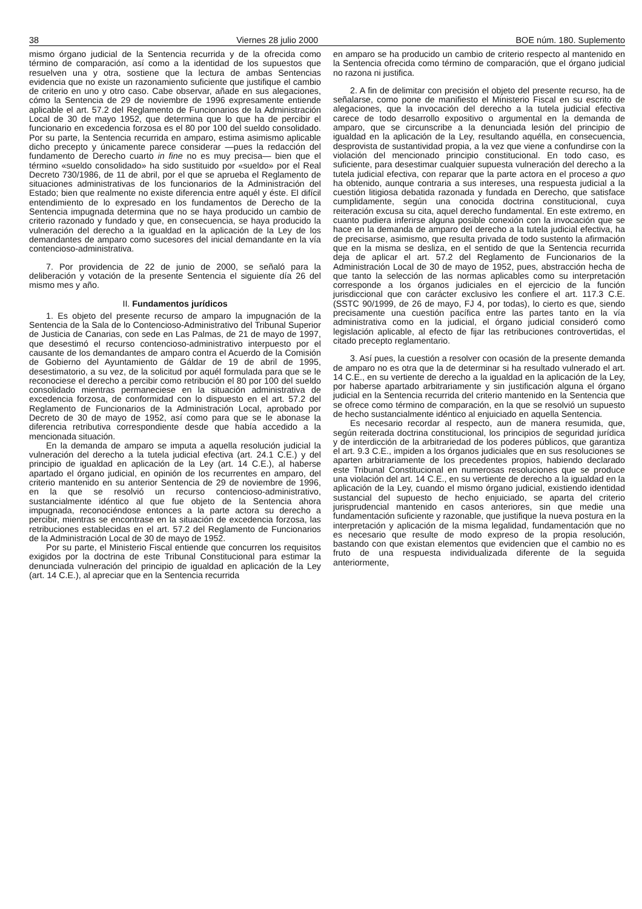38 Viernes 28 julio 2000 BOE núm. 180. Suplemento
mismo órgano judicial de la Sentencia recurrida y de la ofrecida como término de comparación, así como a la identidad de los supuestos que resuelven una y otra, sostiene que la lectura de ambas Sentencias evidencia que no existe un razonamiento suficiente que justifique el cambio de criterio en uno y otro caso. Cabe observar, añade en sus alegaciones, cómo la Sentencia de 29 de noviembre de 1996 expresamente entiende aplicable el art. 57.2 del Reglamento de Funcionarios de la Administración Local de 30 de mayo 1952, que determina que lo que ha de percibir el funcionario en excedencia forzosa es el 80 por 100 del sueldo consolidado. Por su parte, la Sentencia recurrida en amparo, estima asimismo aplicable dicho precepto y únicamente parece considerar —pues la redacción del fundamento de Derecho cuarto in fine no es muy precisa— bien que el término «sueldo consolidado» ha sido sustituido por «sueldo» por el Real Decreto 730/1986, de 11 de abril, por el que se aprueba el Reglamento de situaciones administrativas de los funcionarios de la Administración del Estado; bien que realmente no existe diferencia entre aquél y éste. El difícil entendimiento de lo expresado en los fundamentos de Derecho de la Sentencia impugnada determina que no se haya producido un cambio de criterio razonado y fundado y que, en consecuencia, se haya producido la vulneración del derecho a la igualdad en la aplicación de la Ley de los demandantes de amparo como sucesores del inicial demandante en la vía contencioso-administrativa.
7. Por providencia de 22 de junio de 2000, se señaló para la deliberación y votación de la presente Sentencia el siguiente día 26 del mismo mes y año.
II. Fundamentos jurídicos
1. Es objeto del presente recurso de amparo la impugnación de la Sentencia de la Sala de lo Contencioso-Administrativo del Tribunal Superior de Justicia de Canarias, con sede en Las Palmas, de 21 de mayo de 1997, que desestimó el recurso contencioso-administrativo interpuesto por el causante de los demandantes de amparo contra el Acuerdo de la Comisión de Gobierno del Ayuntamiento de Gáldar de 19 de abril de 1995, desestimatorio, a su vez, de la solicitud por aquél formulada para que se le reconociese el derecho a percibir como retribución el 80 por 100 del sueldo consolidado mientras permaneciese en la situación administrativa de excedencia forzosa, de conformidad con lo dispuesto en el art. 57.2 del Reglamento de Funcionarios de la Administración Local, aprobado por Decreto de 30 de mayo de 1952, así como para que se le abonase la diferencia retributiva correspondiente desde que había accedido a la mencionada situación.
En la demanda de amparo se imputa a aquella resolución judicial la vulneración del derecho a la tutela judicial efectiva (art. 24.1 C.E.) y del principio de igualdad en aplicación de la Ley (art. 14 C.E.), al haberse apartado el órgano judicial, en opinión de los recurrentes en amparo, del criterio mantenido en su anterior Sentencia de 29 de noviembre de 1996, en la que se resolvió un recurso contencioso-administrativo, sustancialmente idéntico al que fue objeto de la Sentencia ahora impugnada, reconociéndose entonces a la parte actora su derecho a percibir, mientras se encontrase en la situación de excedencia forzosa, las retribuciones establecidas en el art. 57.2 del Reglamento de Funcionarios de la Administración Local de 30 de mayo de 1952.
Por su parte, el Ministerio Fiscal entiende que concurren los requisitos exigidos por la doctrina de este Tribunal Constitucional para estimar la denunciada vulneración del principio de igualdad en aplicación de la Ley (art. 14 C.E.), al apreciar que en la Sentencia recurrida
en amparo se ha producido un cambio de criterio respecto al mantenido en la Sentencia ofrecida como término de comparación, que el órgano judicial no razona ni justifica.
2. A fin de delimitar con precisión el objeto del presente recurso, ha de señalarse, como pone de manifiesto el Ministerio Fiscal en su escrito de alegaciones, que la invocación del derecho a la tutela judicial efectiva carece de todo desarrollo expositivo o argumental en la demanda de amparo, que se circunscribe a la denunciada lesión del principio de igualdad en la aplicación de la Ley, resultando aquélla, en consecuencia, desprovista de sustantividad propia, a la vez que viene a confundirse con la violación del mencionado principio constitucional. En todo caso, es suficiente, para desestimar cualquier supuesta vulneración del derecho a la tutela judicial efectiva, con reparar que la parte actora en el proceso a quo ha obtenido, aunque contraria a sus intereses, una respuesta judicial a la cuestión litigiosa debatida razonada y fundada en Derecho, que satisface cumplidamente, según una conocida doctrina constitucional, cuya reiteración excusa su cita, aquel derecho fundamental. En este extremo, en cuanto pudiera inferirse alguna posible conexión con la invocación que se hace en la demanda de amparo del derecho a la tutela judicial efectiva, ha de precisarse, asimismo, que resulta privada de todo sustento la afirmación que en la misma se desliza, en el sentido de que la Sentencia recurrida deja de aplicar el art. 57.2 del Reglamento de Funcionarios de la Administración Local de 30 de mayo de 1952, pues, abstracción hecha de que tanto la selección de las normas aplicables como su interpretación corresponde a los órganos judiciales en el ejercicio de la función jurisdiccional que con carácter exclusivo les confiere el art. 117.3 C.E. (SSTC 90/1999, de 26 de mayo, FJ 4, por todas), lo cierto es que, siendo precisamente una cuestión pacífica entre las partes tanto en la vía administrativa como en la judicial, el órgano judicial consideró como legislación aplicable, al efecto de fijar las retribuciones controvertidas, el citado precepto reglamentario.
3. Así pues, la cuestión a resolver con ocasión de la presente demanda de amparo no es otra que la de determinar si ha resultado vulnerado el art. 14 C.E., en su vertiente de derecho a la igualdad en la aplicación de la Ley, por haberse apartado arbitrariamente y sin justificación alguna el órgano judicial en la Sentencia recurrida del criterio mantenido en la Sentencia que se ofrece como término de comparación, en la que se resolvió un supuesto de hecho sustancialmente idéntico al enjuiciado en aquella Sentencia.
Es necesario recordar al respecto, aun de manera resumida, que, según reiterada doctrina constitucional, los principios de seguridad jurídica y de interdicción de la arbitrariedad de los poderes públicos, que garantiza el art. 9.3 C.E., impiden a los órganos judiciales que en sus resoluciones se aparten arbitrariamente de los precedentes propios, habiendo declarado este Tribunal Constitucional en numerosas resoluciones que se produce una violación del art. 14 C.E., en su vertiente de derecho a la igualdad en la aplicación de la Ley, cuando el mismo órgano judicial, existiendo identidad sustancial del supuesto de hecho enjuiciado, se aparta del criterio jurisprudencial mantenido en casos anteriores, sin que medie una fundamentación suficiente y razonable, que justifique la nueva postura en la interpretación y aplicación de la misma legalidad, fundamentación que no es necesario que resulte de modo expreso de la propia resolución, bastando con que existan elementos que evidencien que el cambio no es fruto de una respuesta individualizada diferente de la seguida anteriormente,